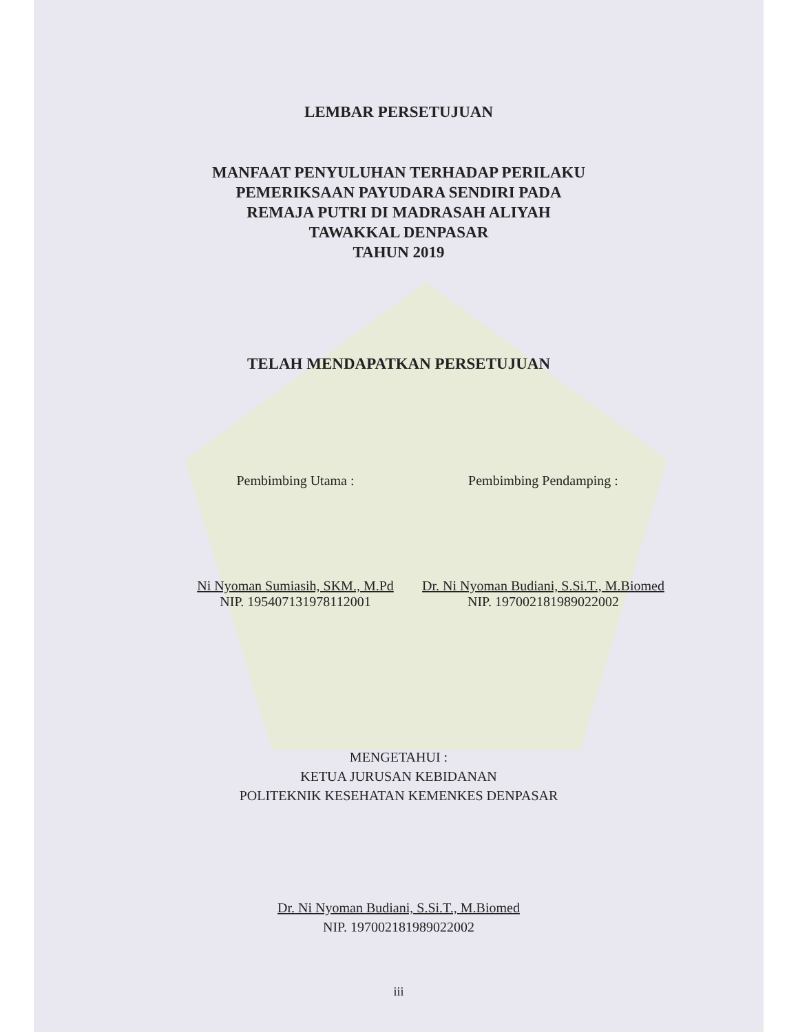LEMBAR PERSETUJUAN
MANFAAT PENYULUHAN TERHADAP PERILAKU
PEMERIKSAAN PAYUDARA SENDIRI PADA
REMAJA PUTRI DI MADRASAH ALIYAH
TAWAKKAL DENPASAR
TAHUN 2019
TELAH MENDAPATKAN PERSETUJUAN
Pembimbing Utama :
Ni Nyoman Sumiasih, SKM., M.Pd
NIP. 195407131978112001
Pembimbing Pendamping :
Dr. Ni Nyoman Budiani, S.Si.T., M.Biomed
NIP. 197002181989022002
MENGETAHUI :
KETUA JURUSAN KEBIDANAN
POLITEKNIK KESEHATAN KEMENKES DENPASAR
Dr. Ni Nyoman Budiani, S.Si.T., M.Biomed
NIP. 197002181989022002
iii